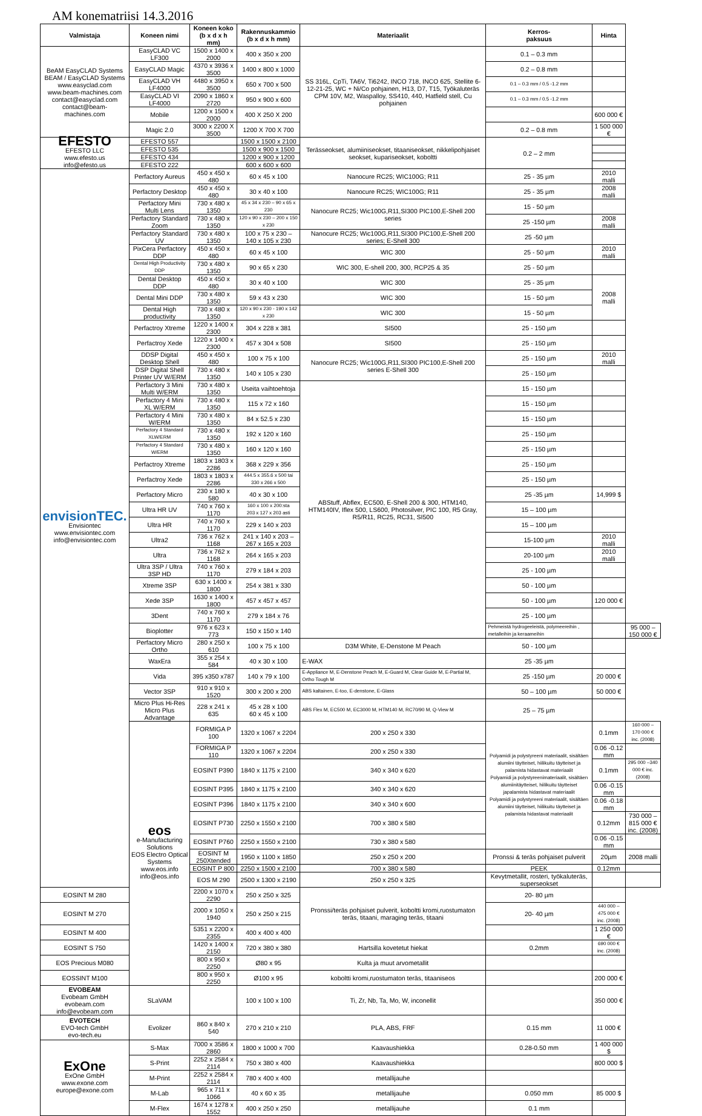AM konematriisi 14.3.2016
| Valmistaja | Koneen nimi | Koneen koko (b x d x h mm) | Rakennuskammio (b x d x h mm) | Materiaalit | Kerros- paksuus | Hinta | |
| --- | --- | --- | --- | --- | --- | --- | --- |
| BeAM EasyCLAD Systems BEAM / EasyCLAD Systems www.easyclad.com www.beam-machines.com contact@easyclad.com contact@beam-machines.com | EasyCLAD VC LF300 | 1500 x 1400 x 2000 | 400 x 350 x 200 | SS 316L, CpTi, TA6V, Ti6242, INCO 718, INCO 625, Stellite 6-12-21-25, WC + Ni/Co pohjainen, H13, D7, T15, Työkaluteräs CPM 10V, M2, Waspalloy, SS410, 440, Hatfield stell, Cu pohjainen | 0.1 – 0.3 mm | | |
| | EasyCLAD Magic | 4370 x 3936 x 3500 | 1400 x 800 x 1000 | | 0.2 – 0.8 mm | | |
| | EasyCLAD VH LF4000 | 4480 x 3950 x 3500 | 650 x 700 x 500 | | 0.1 – 0.3 mm / 0.5 -1.2 mm | | |
| | EasyCLAD VI LF4000 | 2090 x 1860 x 2720 | 950 x 900 x 600 | | 0.1 – 0.3 mm / 0.5 -1.2 mm | | |
| | Mobile | 1200 x 1500 x 2000 | 400 X 250 X 200 | | | 600 000 € | |
| | Magic 2.0 | 3000 x 2200 X 3500 | 1200 X 700 X 700 | | 0.2 – 0.8 mm | 1 500 000 € | |
| EFESTO EFESTO LLC www.efesto.us info@efesto.us | EFESTO 557 | | 1500 x 1500 x 2100 | Terässeokset, alumiiniseokset, titaaniseokset, nikkelipohjaiset seokset, kupariseokset, koboltti | 0.2 – 2 mm | | |
| | EFESTO 535 | | 1500 x 900 x 1500 | | | | |
| | EFESTO 434 | | 1200 x 900 x 1200 | | | | |
| | EFESTO 222 | | 600 x 600 x 600 | | | | |
| envisionTEC. Envisiontec www.envisiontec.com info@envisiontec.com | Perfactory Aureus | 450 x 450 x 480 | 60 x 45 x 100 | Nanocure RC25; WIC100G; R11 | 25 - 35 µm | 2010 malli | |
| | Perfactory Desktop | 450 x 450 x 480 | 30 x 40 x 100 | Nanocure RC25; WIC100G; R11 | 25 - 35 µm | 2008 malli | |
| | Perfactory Mini Multi Lens | 730 x 480 x 1350 | 45 x 34 x 230 – 90 x 65 x 230 | Nanocure RC25; Wic100G,R11,SI300 PIC100,E-Shell 200 series | 15 - 50 µm | | |
| | Perfactory Standard Zoom | 730 x 480 x 1350 | 120 x 90 x 230 – 200 x 150 x 230 | | 25 -150 µm | 2008 malli | |
| | Perfactory Standard UV | 730 x 480 x 1350 | 100 x 75 x 230 – 140 x 105 x 230 | Nanocure RC25; Wic100G,R11,SI300 PIC100,E-Shell 200 series; E-Shell 300 | 25 -50 µm | | |
| | PixCera Perfactory DDP | 450 x 450 x 480 | 60 x 45 x 100 | WIC 300 | 25 - 50 µm | 2010 malli | |
| | Dental High Productivity DDP | 730 x 480 x 1350 | 90 x 65 x 230 | WIC 300, E-shell 200, 300, RCP25 & 35 | 25 - 50 µm | | |
| | Dental Desktop DDP | 450 x 450 x 480 | 30 x 40 x 100 | WIC 300 | 25 - 35 µm | 2008 malli | |
| | Dental Mini DDP | 730 x 480 x 1350 | 59 x 43 x 230 | WIC 300 | 15 - 50 µm | | |
| | Dental High productivity | 730 x 480 x 1350 | 120 x 90 x 230 - 190 x 142 x 230 | WIC 300 | 15 - 50 µm | | |
| | Perfactroy Xtreme | 1220 x 1400 x 2300 | 304 x 228 x 381 | SI500 | 25 - 150 µm | | |
| | Perfactroy Xede | 1220 x 1400 x 2300 | 457 x 304 x 508 | SI500 | 25 - 150 µm | | |
| | DDSP Digital Desktop Shell | 450 x 450 x 480 | 100 x 75 x 100 | Nanocure RC25; Wic100G,R11,SI300 PIC100,E-Shell 200 series E-Shell 300 | 25 - 150 µm | 2010 malli | |
| | DSP Digital Shell Printer UV W/ERM | 730 x 480 x 1350 | 140 x 105 x 230 | | 25 - 150 µm | | |
| | Perfactory 3 Mini Multi W/ERM | 730 x 480 x 1350 | Useita vaihtoehtoja | ABStuff, Abflex, EC500, E-Shell 200 & 300, HTM140, HTM140IV, Iflex 500, LS600, Photosilver, PIC 100, R5 Gray, R5/R11, RC25, RC31, SI500 | 15 - 150 µm | | |
| | Perfactory 4 Mini XL W/ERM | 730 x 480 x 1350 | 115 x 72 x 160 | | 15 - 150 µm | | |
| | Perfactory 4 Mini W/ERM | 730 x 480 x 1350 | 84 x 52.5 x 230 | | 15 - 150 µm | | |
| | Perfactory 4 Standard XLW/ERM | 730 x 480 x 1350 | 192 x 120 x 160 | | 25 - 150 µm | | |
| | Perfactory 4 Standard W/ERM | 730 x 480 x 1350 | 160 x 120 x 160 | | 25 - 150 µm | | |
| | Perfactroy Xtreme | 1803 x 1803 x 2286 | 368 x 229 x 356 | | 25 - 150 µm | | |
| | Perfactroy Xede | 1803 x 1803 x 2286 | 444.5 x 355.6 x 500 tai 330 x 266 x 500 | | 25 - 150 µm | | |
| | Perfactory Micro | 230 x 180 x 580 | 40 x 30 x 100 | | 25 -35 µm | 14,999 $ | |
| | Ultra HR UV | 740 x 760 x 1170 | 160 x 100 x 200:sta 203 x 127 x 203 asti | | 15 – 100 µm | | |
| | Ultra HR | 740 x 760 x 1170 | 229 x 140 x 203 | | 15 – 100 µm | | |
| | Ultra2 | 736 x 762 x 1168 | 241 x 140 x 203 – 267 x 165 x 203 | | 15-100 µm | 2010 malli | |
| | Ultra | 736 x 762 x 1168 | 264 x 165 x 203 | | 20-100 µm | 2010 malli | |
| | Ultra 3SP / Ultra 3SP HD | 740 x 760 x 1170 | 279 x 184 x 203 | | 25 - 100 µm | | |
| | Xtreme 3SP | 630 x 1400 x 1800 | 254 x 381 x 330 | | 50 - 100 µm | | |
| | Xede 3SP | 1630 x 1400 x 1800 | 457 x 457 x 457 | | 50 - 100 µm | 120 000 € | |
| | 3Dent | 740 x 760 x 1170 | 279 x 184 x 76 | | 25 - 100 µm | | |
| | Bioplotter | 976 x 623 x 773 | 150 x 150 x 140 | | Pehmeistä hydrogeeleistä, polymeereihin , metalleihin ja keraameihin | | 95 000 – 150 000 € |
| | Perfactory Micro Ortho | 280 x 250 x 610 | 100 x 75 x 100 | D3M White, E-Denstone M Peach | 50 - 100 µm | | |
| | WaxEra | 355 x 254 x 584 | 40 x 30 x 100 | E-WAX | 25 -35 µm | | |
| | Vida | 395 x350 x787 | 140 x 79 x 100 | E-Appliance M, E-Denstone Peach M, E-Guard M, Clear Guide M, E-Partial M, Ortho Tough M | 25 -150 µm | 20 000 € | |
| | Vector 3SP | 910 x 910 x 1520 | 300 x 200 x 200 | ABS kaltainen, E-too, E-denstone, E-Glass | 50 – 100 µm | 50 000 € | |
| | Micro Plus Hi-Res Micro Plus Advantage | 228 x 241 x 635 | 45 x 28 x 100 60 x 45 x 100 | ABS Flex M, EC500 M, EC3000 M, HTM140 M, RC70/90 M, Q-View M | 25 – 75 µm | | |
| | eos e-Manufacturing Solutions EOS Electro Optical Systems www.eos.info info@eos.info | FORMIGA P 100 | 1320 x 1067 x 2204 | 200 x 250 x 330 | Polyamidi ja polystyreeni materiaalit, sisältäen alumiini täytteiset, hiilikuitu täytteiset ja palamista hidastavat materiaalit Polyamidi ja polystyreenimateriaalit, sisältäen alumiinitäytteiset, hiilikuitu täytteiset japalamista hidastavat materiaalit Polyamidi ja polystyreeni materiaalit, sisältäen alumiini täytteiset, hiilikuitu täytteiset ja palamista hidastavat materiaalit | 0.1mm | 160 000 – 170 000 € inc. (2008) |
| | | FORMIGA P 110 | 1320 x 1067 x 2204 | 200 x 250 x 330 | | 0.06 -0.12 mm | |
| | | EOSINT P390 | 1840 x 1175 x 2100 | 340 x 340 x 620 | | 0.1mm | 295 000 –340 000 € inc. (2008) |
| | | EOSINT P395 | 1840 x 1175 x 2100 | 340 x 340 x 620 | | 0.06 -0.15 mm | |
| | | EOSINT P396 | 1840 x 1175 x 2100 | 340 x 340 x 600 | | 0.06 -0.18 mm | |
| | | EOSINT P730 | 2250 x 1550 x 2100 | 700 x 380 x 580 | | 0.12mm | 730 000 – 815 000 € inc. (2008) |
| | | EOSINT P760 | 2250 x 1550 x 2100 | 730 x 380 x 580 | | 0.06 -0.15 mm | |
| | | EOSINT M 250Xtended | 1950 x 1100 x 1850 | 250 x 250 x 200 | Pronssi & teräs pohjaiset pulverit | 20µm | 2008 malli |
| | | EOSINT P 800 | 2250 x 1500 x 2100 | 700 x 380 x 580 | PEEK | 0.12mm | |
| | | EOS M 290 | 2500 x 1300 x 2190 | 250 x 250 x 325 | Kevytmetallit, rosteri, työkaluteräs, superseokset | | |
| EOSINT M 280 | | 2200 x 1070 x 2290 | 250 x 250 x 325 | Pronssi/teräs pohjaiset pulverit, koboltti kromi,ruostumaton teräs, titaani, maraging teräs, titaani | 20- 80 µm | | |
| EOSINT M 270 | | 2000 x 1050 x 1940 | 250 x 250 x 215 | | 20- 40 µm | 440 000 – 475 000 € inc. (2008) | |
| EOSINT M 400 | | 5351 x 2200 x 2355 | 400 x 400 x 400 | | | 1 250 000 € | |
| EOSINT S 750 | | 1420 x 1400 x 2150 | 720 x 380 x 380 | Hartsilla kovetetut hiekat | 0.2mm | 690 000 € inc. (2008) | |
| EOS Precious M080 | | 800 x 950 x 2250 | Ø80 x 95 | Kulta ja muut arvometallit | | | |
| EOSSINT M100 | | 800 x 950 x 2250 | Ø100 x 95 | koboltti kromi,ruostumaton teräs, titaaniseos | | 200 000 € | |
| EVOBEAM Evobeam GmbH evobeam.com info@evobeam.com | SLaVAM | | 100 x 100 x 100 | Ti, Zr, Nb, Ta, Mo, W, inconellit | | 350 000 € | |
| EVOTECH EVO-tech GmbH evo-tech.eu | Evolizer | 860 x 840 x 540 | 270 x 210 x 210 | PLA, ABS, FRF | 0.15 mm | 11 000 € | |
| ExOne ExOne GmbH www.exone.com europe@exone.com | S-Max | 7000 x 3586 x 2860 | 1800 x 1000 x 700 | Kaavaushiekka | 0.28-0.50 mm | 1 400 000 $ | |
| | S-Print | 2252 x 2584 x 2114 | 750 x 380 x 400 | Kaavaushiekka | | 800 000 $ | |
| | M-Print | 2252 x 2584 x 2114 | 780 x 400 x 400 | metallijauhe | | | |
| | M-Lab | 965 x 711 x 1066 | 40 x 60 x 35 | metallijauhe | 0.050 mm | 85 000 $ | |
| | M-Flex | 1674 x 1278 x 1552 | 400 x 250 x 250 | metallijauhe | 0.1 mm | | |